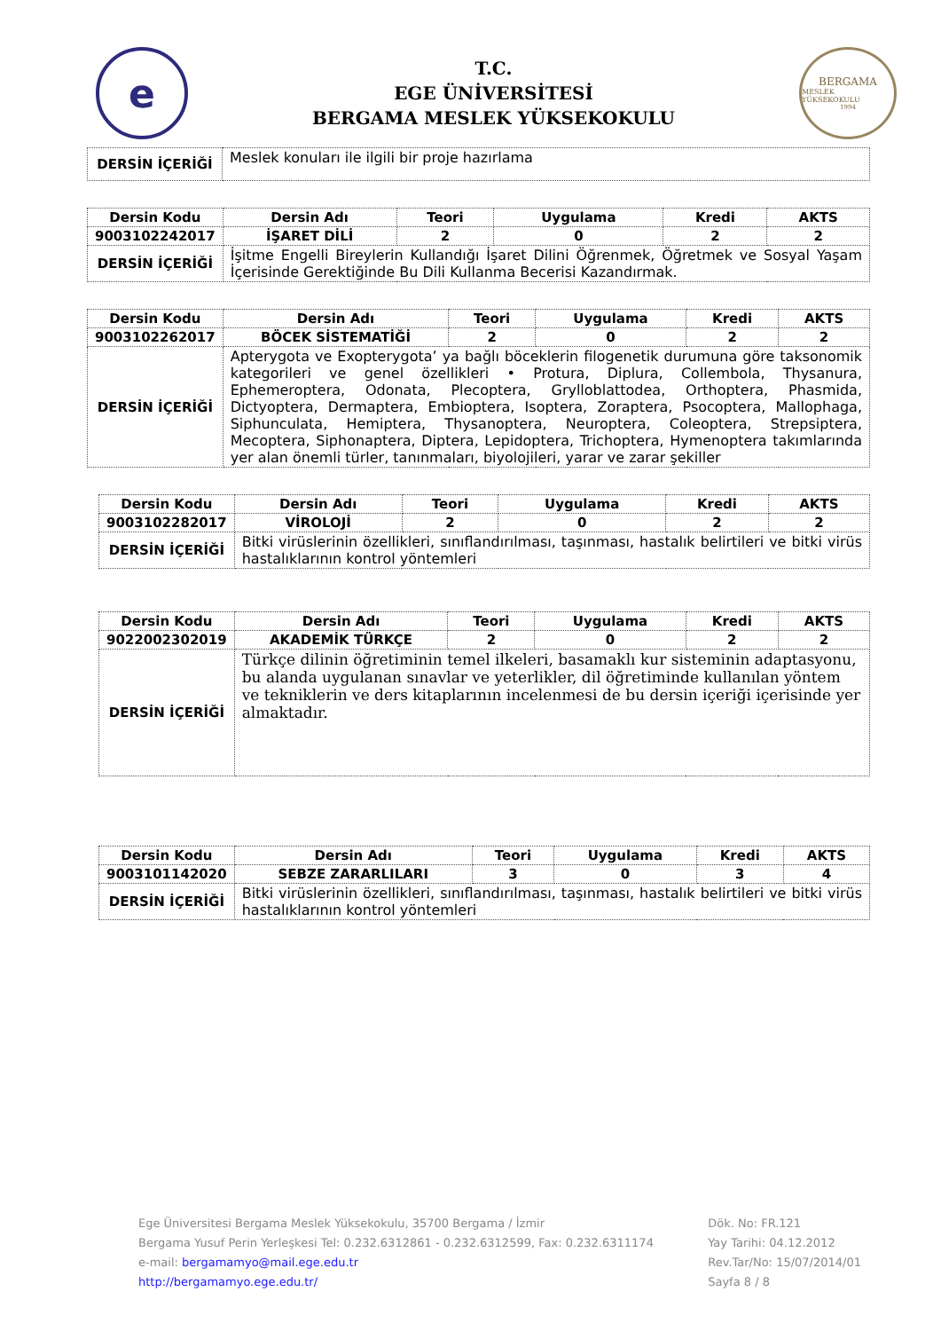e
T.C.
EGE ÜNİVERSİTESİ
BERGAMA MESLEK YÜKSEKOKULU
BERGAMA
MESLEK YÜKSEKOKULU
1994
| DERSİN İÇERİĞİ | Meslek konuları ile ilgili bir proje hazırlama |
| Dersin Kodu | Dersin Adı | Teori | Uygulama | Kredi | AKTS |
| --- | --- | --- | --- | --- | --- |
| 9003102242017 | İŞARET DİLİ | 2 | 0 | 2 | 2 |
| DERSİN İÇERİĞİ | İşitme Engelli Bireylerin Kullandığı İşaret Dilini Öğrenmek, Öğretmek ve Sosyal Yaşam İçerisinde Gerektiğinde Bu Dili Kullanma Becerisi Kazandırmak. | | | | |
| Dersin Kodu | Dersin Adı | Teori | Uygulama | Kredi | AKTS |
| --- | --- | --- | --- | --- | --- |
| 9003102262017 | BÖCEK SİSTEMATİĞİ | 2 | 0 | 2 | 2 |
| DERSİN İÇERİĞİ | Apterygota ve Exopterygota’ ya bağlı böceklerin filogenetik durumuna göre taksonomik kategorileri ve genel özellikleri • Protura, Diplura, Collembola, Thysanura, Ephemeroptera, Odonata, Plecoptera, Grylloblattodea, Orthoptera, Phasmida, Dictyoptera, Dermaptera, Embioptera, Isoptera, Zoraptera, Psocoptera, Mallophaga, Siphunculata, Hemiptera, Thysanoptera, Neuroptera, Coleoptera, Strepsiptera, Mecoptera, Siphonaptera, Diptera, Lepidoptera, Trichoptera, Hymenoptera takımlarında yer alan önemli türler, tanınmaları, biyolojileri, yarar ve zarar şekiller | | | | |
| Dersin Kodu | Dersin Adı | Teori | Uygulama | Kredi | AKTS |
| --- | --- | --- | --- | --- | --- |
| 9003102282017 | VİROLOJİ | 2 | 0 | 2 | 2 |
| DERSİN İÇERİĞİ | Bitki virüslerinin özellikleri, sınıflandırılması, taşınması, hastalık belirtileri ve bitki virüs hastalıklarının kontrol yöntemleri | | | | |
| Dersin Kodu | Dersin Adı | Teori | Uygulama | Kredi | AKTS |
| --- | --- | --- | --- | --- | --- |
| 9022002302019 | AKADEMİK TÜRKÇE | 2 | 0 | 2 | 2 |
| DERSİN İÇERİĞİ | Türkçe dilinin öğretiminin temel ilkeleri, basamaklı kur sisteminin adaptasyonu, bu alanda uygulanan sınavlar ve yeterlikler, dil öğretiminde kullanılan yöntem ve tekniklerin ve ders kitaplarının incelenmesi de bu dersin içeriği içerisinde yer almaktadır. | | | | |
| Dersin Kodu | Dersin Adı | Teori | Uygulama | Kredi | AKTS |
| --- | --- | --- | --- | --- | --- |
| 9003101142020 | SEBZE ZARARLILARI | 3 | 0 | 3 | 4 |
| DERSİN İÇERİĞİ | Bitki virüslerinin özellikleri, sınıflandırılması, taşınması, hastalık belirtileri ve bitki virüs hastalıklarının kontrol yöntemleri | | | | |
Ege Üniversitesi Bergama Meslek Yüksekokulu, 35700 Bergama / İzmir
Bergama Yusuf Perin Yerleşkesi Tel: 0.232.6312861 - 0.232.6312599, Fax: 0.232.6311174
e-mail: bergamamyo@mail.ege.edu.tr
http://bergamamyo.ege.edu.tr/
Dök. No: FR.121
Yay Tarihi: 04.12.2012
Rev.Tar/No: 15/07/2014/01
Sayfa 8 / 8